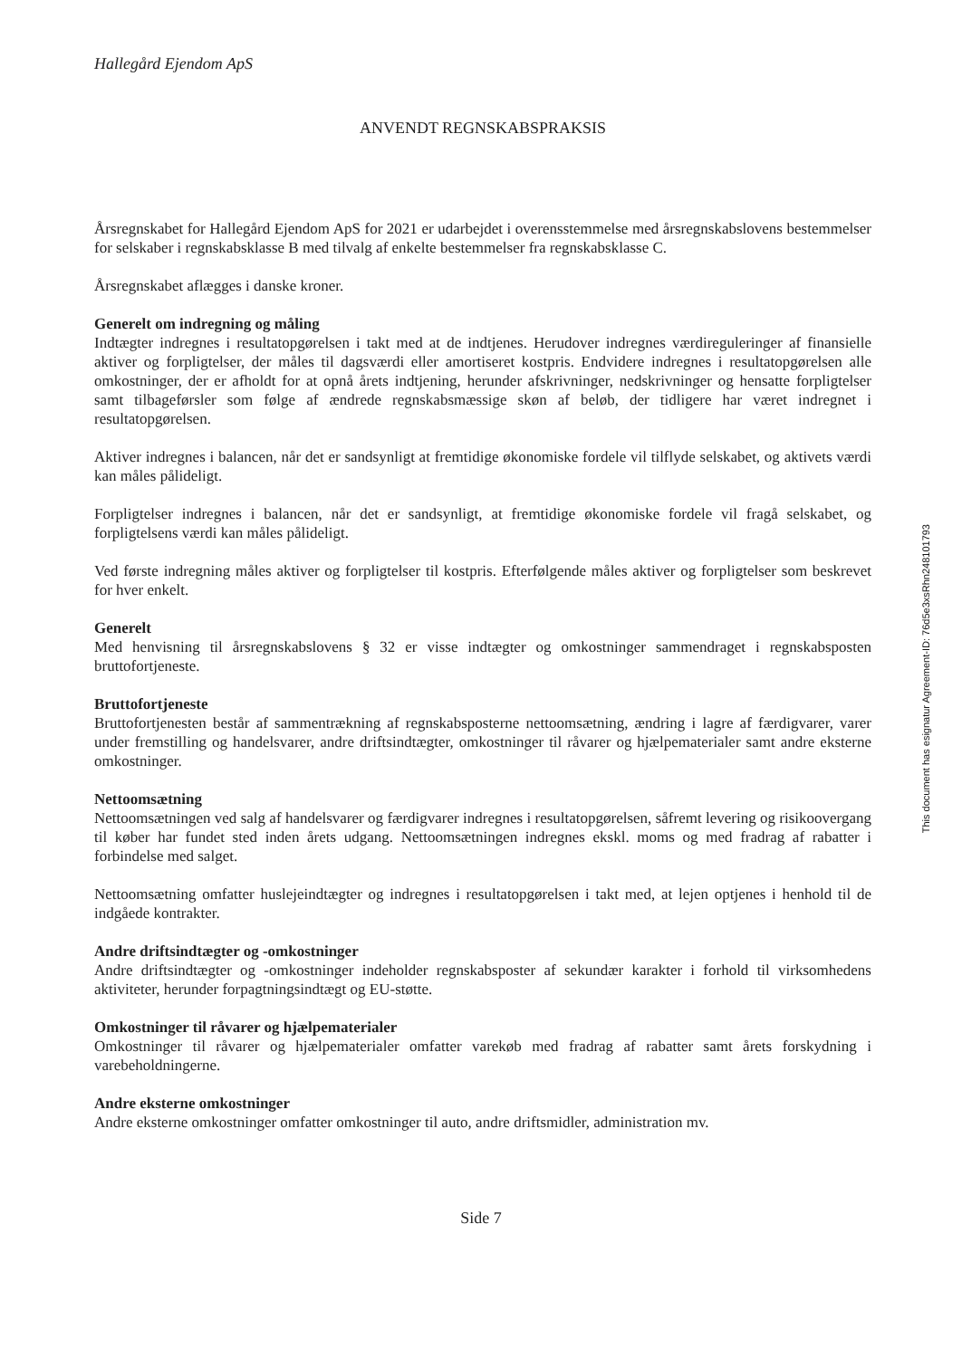Hallegård Ejendom ApS
ANVENDT REGNSKABSPRAKSIS
Årsregnskabet for Hallegård Ejendom ApS for 2021 er udarbejdet i overensstemmelse med årsregnskabslovens bestemmelser for selskaber i regnskabsklasse B med tilvalg af enkelte bestemmelser fra regnskabsklasse C.
Årsregnskabet aflægges i danske kroner.
Generelt om indregning og måling
Indtægter indregnes i resultatopgørelsen i takt med at de indtjenes. Herudover indregnes værdireguleringer af finansielle aktiver og forpligtelser, der måles til dagsværdi eller amortiseret kostpris. Endvidere indregnes i resultatopgørelsen alle omkostninger, der er afholdt for at opnå årets indtjening, herunder afskrivninger, nedskrivninger og hensatte forpligtelser samt tilbageførsler som følge af ændrede regnskabsmæssige skøn af beløb, der tidligere har været indregnet i resultatopgørelsen.
Aktiver indregnes i balancen, når det er sandsynligt at fremtidige økonomiske fordele vil tilflyde selskabet, og aktivets værdi kan måles pålideligt.
Forpligtelser indregnes i balancen, når det er sandsynligt, at fremtidige økonomiske fordele vil fragå selskabet, og forpligtelsens værdi kan måles pålideligt.
Ved første indregning måles aktiver og forpligtelser til kostpris. Efterfølgende måles aktiver og forpligtelser som beskrevet for hver enkelt.
Generelt
Med henvisning til årsregnskabslovens § 32 er visse indtægter og omkostninger sammendraget i regnskabsposten bruttofortjeneste.
Bruttofortjeneste
Bruttofortjenesten består af sammentrækning af regnskabsposterne nettoomsætning, ændring i lagre af færdigvarer, varer under fremstilling og handelsvarer, andre driftsindtægter, omkostninger til råvarer og hjælpematerialer samt andre eksterne omkostninger.
Nettoomsætning
Nettoomsætningen ved salg af handelsvarer og færdigvarer indregnes i resultatopgørelsen, såfremt levering og risikoovergang til køber har fundet sted inden årets udgang. Nettoomsætningen indregnes ekskl. moms og med fradrag af rabatter i forbindelse med salget.
Nettoomsætning omfatter huslejeindtægter og indregnes i resultatopgørelsen i takt med, at lejen optjenes i henhold til de indgåede kontrakter.
Andre driftsindtægter og -omkostninger
Andre driftsindtægter og -omkostninger indeholder regnskabsposter af sekundær karakter i forhold til virksomhedens aktiviteter, herunder forpagtningsindtægt og EU-støtte.
Omkostninger til råvarer og hjælpematerialer
Omkostninger til råvarer og hjælpematerialer omfatter varekøb med fradrag af rabatter samt årets forskydning i varebeholdningerne.
Andre eksterne omkostninger
Andre eksterne omkostninger omfatter omkostninger til auto, andre driftsmidler, administration mv.
This document has esignatur Agreement-ID: 76d5e3xsRhn248101793
Side 7